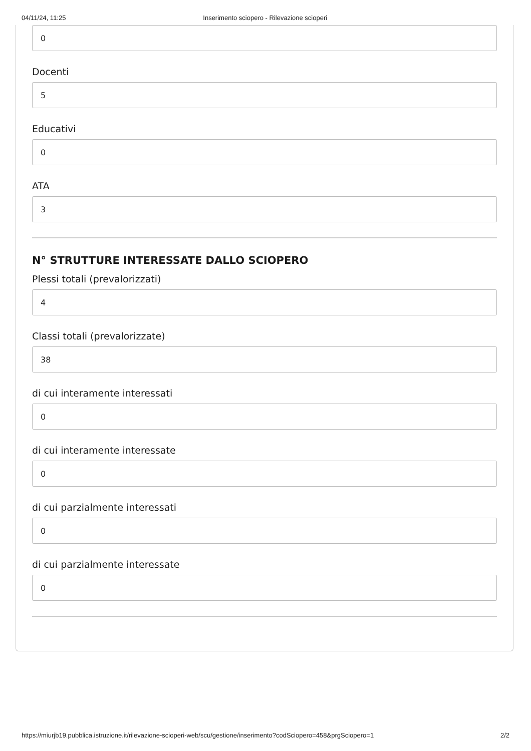04/11/24, 11:25 Inserimento sciopero - Rilevazione scioperi
0
Docenti
5
Educativi
0
ATA
3
N° STRUTTURE INTERESSATE DALLO SCIOPERO
Plessi totali (prevalorizzati)
4
Classi totali (prevalorizzate)
38
di cui interamente interessati
0
di cui interamente interessate
0
di cui parzialmente interessati
0
di cui parzialmente interessate
0
https://miurjb19.pubblica.istruzione.it/rilevazione-scioperi-web/scu/gestione/inserimento?codSciopero=458&prgSciopero=1 2/2